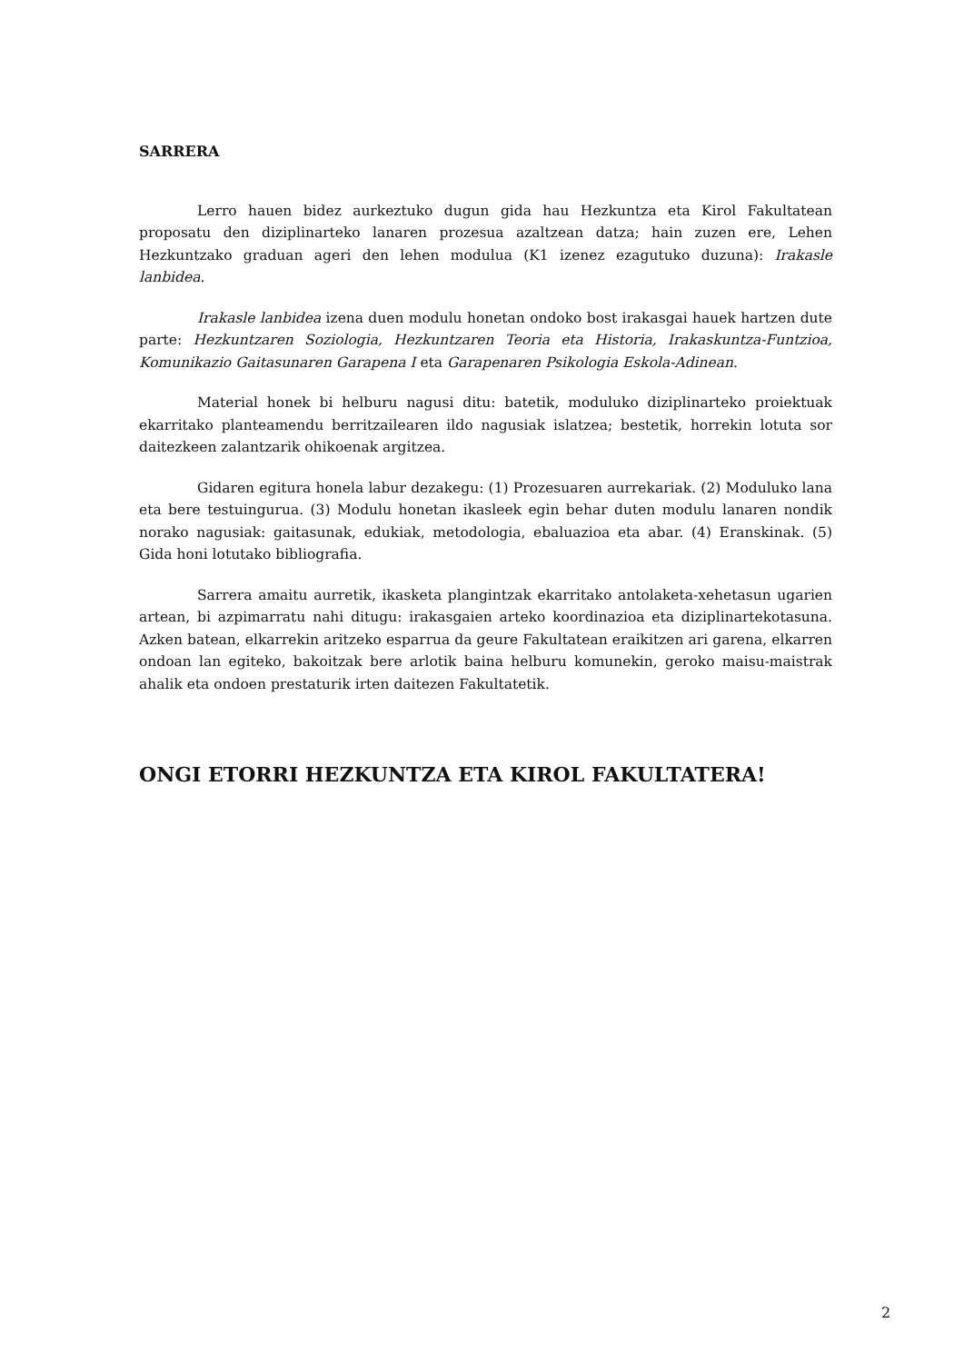SARRERA
Lerro hauen bidez aurkeztuko dugun gida hau Hezkuntza eta Kirol Fakultatean proposatu den diziplinarteko lanaren prozesua azaltzean datza; hain zuzen ere, Lehen Hezkuntzako graduan ageri den lehen modulua (K1 izenez ezagutuko duzuna): Irakasle lanbidea.
Irakasle lanbidea izena duen modulu honetan ondoko bost irakasgai hauek hartzen dute parte: Hezkuntzaren Soziologia, Hezkuntzaren Teoria eta Historia, Irakaskuntza-Funtzioa, Komunikazio Gaitasunaren Garapena I eta Garapenaren Psikologia Eskola-Adinean.
Material honek bi helburu nagusi ditu: batetik, moduluko diziplinarteko proiektuak ekarritako planteamendu berritzailearen ildo nagusiak islatzea; bestetik, horrekin lotuta sor daitezkeen zalantzarik ohikoenak argitzea.
Gidaren egitura honela labur dezakegu: (1) Prozesuaren aurrekariak. (2) Moduluko lana eta bere testuingurua. (3) Modulu honetan ikasleek egin behar duten modulu lanaren nondik norako nagusiak: gaitasunak, edukiak, metodologia, ebaluazioa eta abar. (4) Eranskinak. (5) Gida honi lotutako bibliografia.
Sarrera amaitu aurretik, ikasketa plangintzak ekarritako antolaketa-xehetasun ugarien artean, bi azpimarratu nahi ditugu: irakasgaien arteko koordinazioa eta diziplinartekotasuna. Azken batean, elkarrekin aritzeko esparrua da geure Fakultatean eraikitzen ari garena, elkarren ondoan lan egiteko, bakoitzak bere arlotik baina helburu komunekin, geroko maisu-maistrak ahalik eta ondoen prestaturik irten daitezen Fakultatetik.
ONGI ETORRI HEZKUNTZA ETA KIROL FAKULTATERA!
2